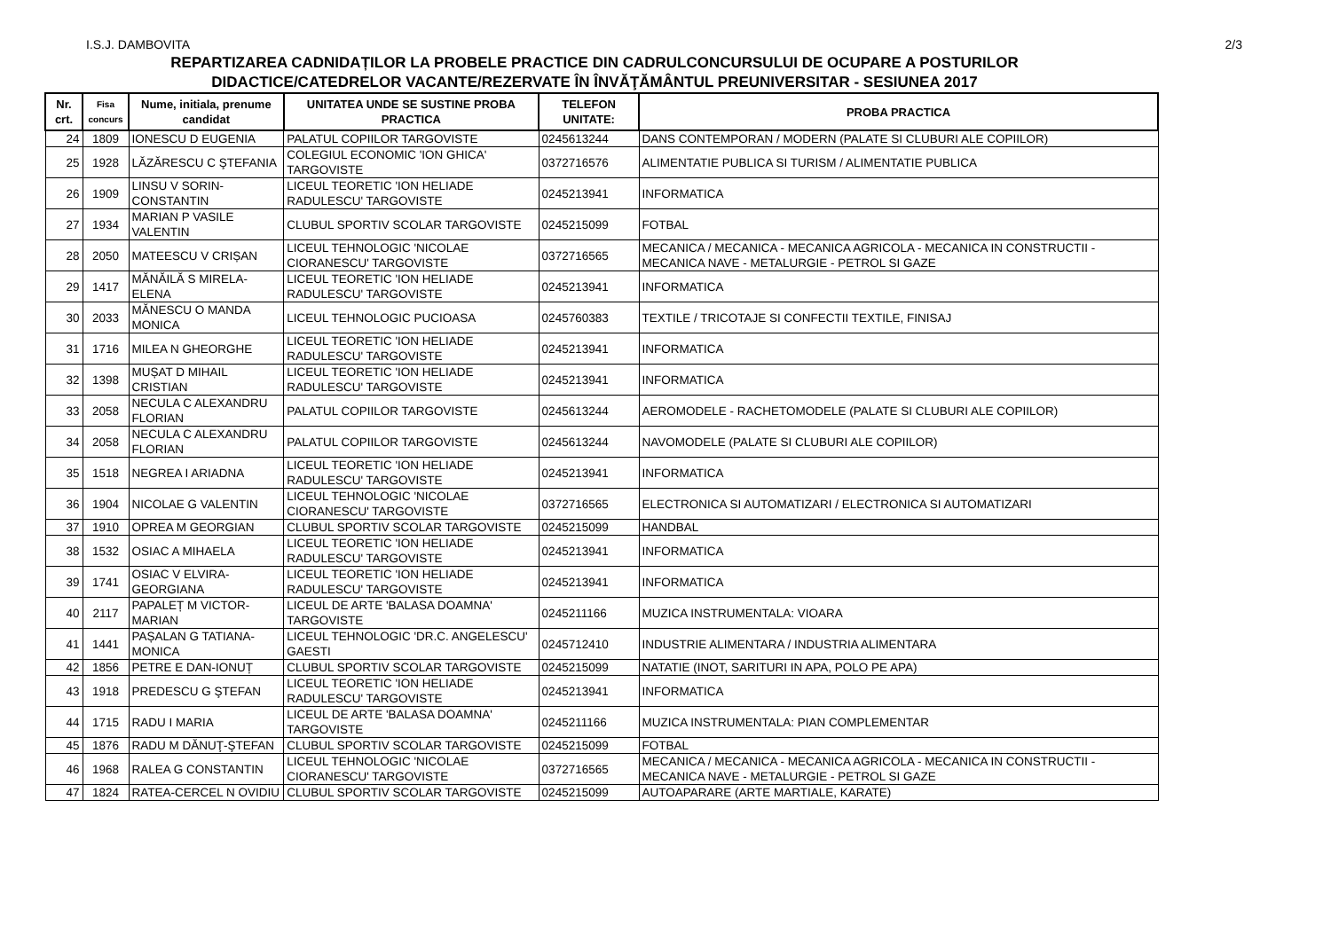I.S.J. DAMBOVITA 2/3
REPARTIZAREA CADNIDAȚILOR LA PROBELE PRACTICE DIN CADRULCONCURSULUI DE OCUPARE A POSTURILOR
DIDACTICE/CATEDRELOR VACANTE/REZERVATE ÎN ÎNVĂŢĂMÂNTUL PREUNIVERSITAR - SESIUNEA 2017
| Nr. crt. | Fisa concurs | Nume, initiala, prenume candidat | UNITATEA UNDE SE SUSTINE PROBA PRACTICA | TELEFON UNITATE: | PROBA PRACTICA |
| --- | --- | --- | --- | --- | --- |
| 24 | 1809 | IONESCU D EUGENIA | PALATUL COPIILOR TARGOVISTE | 0245613244 | DANS CONTEMPORAN / MODERN (PALATE SI CLUBURI ALE COPIILOR) |
| 25 | 1928 | LĂZĂRESCU C ŞTEFANIA | COLEGIUL ECONOMIC 'ION GHICA' TARGOVISTE | 0372716576 | ALIMENTATIE PUBLICA SI TURISM / ALIMENTATIE PUBLICA |
| 26 | 1909 | LINSU V SORIN-CONSTANTIN | LICEUL TEORETIC 'ION HELIADE RADULESCU' TARGOVISTE | 0245213941 | INFORMATICA |
| 27 | 1934 | MARIAN P VASILE VALENTIN | CLUBUL SPORTIV SCOLAR TARGOVISTE | 0245215099 | FOTBAL |
| 28 | 2050 | MATEESCU V CRIȘAN | LICEUL TEHNOLOGIC 'NICOLAE CIORANESCU' TARGOVISTE | 0372716565 | MECANICA / MECANICA - MECANICA AGRICOLA - MECANICA IN CONSTRUCTII - MECANICA NAVE - METALURGIE - PETROL SI GAZE |
| 29 | 1417 | MĂNĂILĂ S MIRELA-ELENA | LICEUL TEORETIC 'ION HELIADE RADULESCU' TARGOVISTE | 0245213941 | INFORMATICA |
| 30 | 2033 | MĂNESCU O MANDA MONICA | LICEUL TEHNOLOGIC PUCIOASA | 0245760383 | TEXTILE / TRICOTAJE SI CONFECTII TEXTILE, FINISAJ |
| 31 | 1716 | MILEA N GHEORGHE | LICEUL TEORETIC 'ION HELIADE RADULESCU' TARGOVISTE | 0245213941 | INFORMATICA |
| 32 | 1398 | MUȘAT D MIHAIL CRISTIAN | LICEUL TEORETIC 'ION HELIADE RADULESCU' TARGOVISTE | 0245213941 | INFORMATICA |
| 33 | 2058 | NECULA C ALEXANDRU FLORIAN | PALATUL COPIILOR TARGOVISTE | 0245613244 | AEROMODELE - RACHETOMODELE (PALATE SI CLUBURI ALE COPIILOR) |
| 34 | 2058 | NECULA C ALEXANDRU FLORIAN | PALATUL COPIILOR TARGOVISTE | 0245613244 | NAVOMODELE (PALATE SI CLUBURI ALE COPIILOR) |
| 35 | 1518 | NEGREA I ARIADNA | LICEUL TEORETIC 'ION HELIADE RADULESCU' TARGOVISTE | 0245213941 | INFORMATICA |
| 36 | 1904 | NICOLAE G VALENTIN | LICEUL TEHNOLOGIC 'NICOLAE CIORANESCU' TARGOVISTE | 0372716565 | ELECTRONICA SI AUTOMATIZARI / ELECTRONICA SI AUTOMATIZARI |
| 37 | 1910 | OPREA M GEORGIAN | CLUBUL SPORTIV SCOLAR TARGOVISTE | 0245215099 | HANDBAL |
| 38 | 1532 | OSIAC A MIHAELA | LICEUL TEORETIC 'ION HELIADE RADULESCU' TARGOVISTE | 0245213941 | INFORMATICA |
| 39 | 1741 | OSIAC V ELVIRA-GEORGIANA | LICEUL TEORETIC 'ION HELIADE RADULESCU' TARGOVISTE | 0245213941 | INFORMATICA |
| 40 | 2117 | PAPALEȚ M VICTOR-MARIAN | LICEUL DE ARTE 'BALASA DOAMNA' TARGOVISTE | 0245211166 | MUZICA INSTRUMENTALA: VIOARA |
| 41 | 1441 | PAȘALAN G TATIANA-MONICA | LICEUL TEHNOLOGIC 'DR.C. ANGELESCU' GAESTI | 0245712410 | INDUSTRIE ALIMENTARA / INDUSTRIA ALIMENTARA |
| 42 | 1856 | PETRE E DAN-IONUȚ | CLUBUL SPORTIV SCOLAR TARGOVISTE | 0245215099 | NATATIE (INOT, SARITURI IN APA, POLO PE APA) |
| 43 | 1918 | PREDESCU G ŞTEFAN | LICEUL TEORETIC 'ION HELIADE RADULESCU' TARGOVISTE | 0245213941 | INFORMATICA |
| 44 | 1715 | RADU I MARIA | LICEUL DE ARTE 'BALASA DOAMNA' TARGOVISTE | 0245211166 | MUZICA INSTRUMENTALA: PIAN COMPLEMENTAR |
| 45 | 1876 | RADU M DĂNUŢ-ŞTEFAN | CLUBUL SPORTIV SCOLAR TARGOVISTE | 0245215099 | FOTBAL |
| 46 | 1968 | RALEA G CONSTANTIN | LICEUL TEHNOLOGIC 'NICOLAE CIORANESCU' TARGOVISTE | 0372716565 | MECANICA / MECANICA - MECANICA AGRICOLA - MECANICA IN CONSTRUCTII - MECANICA NAVE - METALURGIE - PETROL SI GAZE |
| 47 | 1824 | RATEA-CERCEL N OVIDIU | CLUBUL SPORTIV SCOLAR TARGOVISTE | 0245215099 | AUTOAPARARE (ARTE MARTIALE, KARATE) |